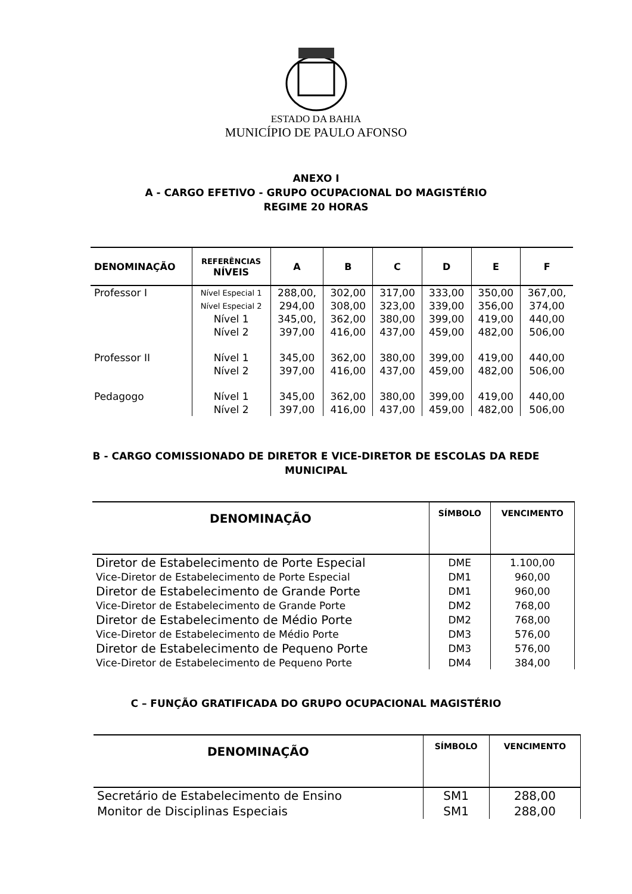ESTADO DA BAHIA
MUNICÍPIO DE PAULO AFONSO
ANEXO I
A - CARGO EFETIVO - GRUPO OCUPACIONAL DO MAGISTÉRIO
REGIME 20 HORAS
| DENOMINAÇÃO | REFERÊNCIAS NÍVEIS | A | B | C | D | E | F |
| --- | --- | --- | --- | --- | --- | --- | --- |
| Professor I | Nível Especial 1 | 288,00, | 302,00 | 317,00 | 333,00 | 350,00 | 367,00, |
| | Nível Especial 2 | 294,00 | 308,00 | 323,00 | 339,00 | 356,00 | 374,00 |
| | Nível 1 | 345,00, | 362,00 | 380,00 | 399,00 | 419,00 | 440,00 |
| | Nível 2 | 397,00 | 416,00 | 437,00 | 459,00 | 482,00 | 506,00 |
| Professor II | Nível 1 | 345,00 | 362,00 | 380,00 | 399,00 | 419,00 | 440,00 |
| | Nível 2 | 397,00 | 416,00 | 437,00 | 459,00 | 482,00 | 506,00 |
| Pedagogo | Nível 1 | 345,00 | 362,00 | 380,00 | 399,00 | 419,00 | 440,00 |
| | Nível 2 | 397,00 | 416,00 | 437,00 | 459,00 | 482,00 | 506,00 |
B - CARGO COMISSIONADO DE DIRETOR E VICE-DIRETOR DE ESCOLAS DA REDE
MUNICIPAL
| DENOMINAÇÃO | SÍMBOLO | VENCIMENTO |
| --- | --- | --- |
| Diretor de Estabelecimento de Porte Especial | DME | 1.100,00 |
| Vice-Diretor de Estabelecimento de Porte Especial | DM1 | 960,00 |
| Diretor de Estabelecimento de Grande Porte | DM1 | 960,00 |
| Vice-Diretor de Estabelecimento de Grande Porte | DM2 | 768,00 |
| Diretor de Estabelecimento de Médio Porte | DM2 | 768,00 |
| Vice-Diretor de Estabelecimento de Médio Porte | DM3 | 576,00 |
| Diretor de Estabelecimento de Pequeno Porte | DM3 | 576,00 |
| Vice-Diretor de Estabelecimento de Pequeno Porte | DM4 | 384,00 |
C – FUNÇÃO GRATIFICADA DO GRUPO OCUPACIONAL MAGISTÉRIO
| DENOMINAÇÃO | SÍMBOLO | VENCIMENTO |
| --- | --- | --- |
| Secretário de Estabelecimento de Ensino | SM1 | 288,00 |
| Monitor de Disciplinas Especiais | SM1 | 288,00 |